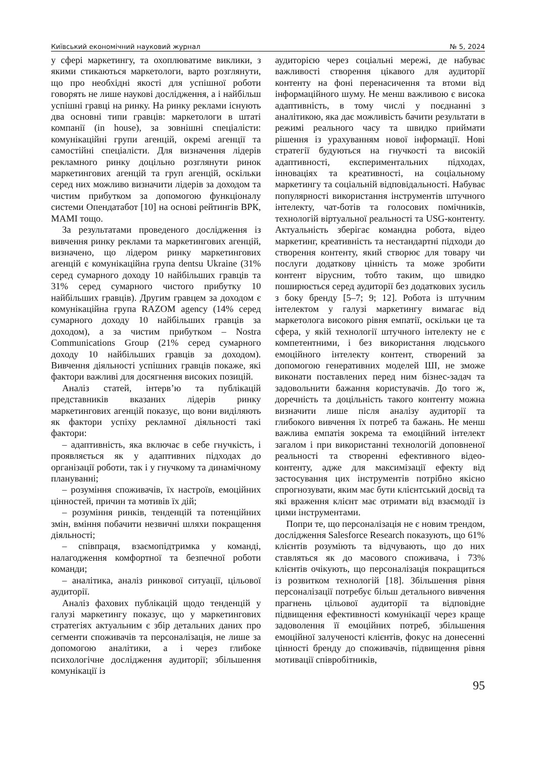Київський економічний науковий журнал № 5, 2024
у сфері маркетингу, та охоплюватиме виклики, з якими стикаються маркетологи, варто розглянути, що про необхідні якості для успішної роботи говорять не лише наукові дослідження, а і найбільш успішні гравці на ринку. На ринку реклами існують два основні типи гравців: маркетологи в штаті компанії (in house), за зовнішні спеціалісти: комунікаційні групи агенцій, окремі агенції та самостійні спеціалісти. Для визначення лідерів рекламного ринку доцільно розглянути ринок маркетингових агенцій та груп агенцій, оскільки серед них можливо визначити лідерів за доходом та чистим прибутком за допомогою функціоналу системи Опендатабот [10] на основі рейтингів ВРК, МАМІ тощо.
За результатами проведеного дослідження із вивчення ринку реклами та маркетингових агенцій, визначено, що лідером ринку маркетингових агенцій є комунікаційна група dentsu Ukraine (31% серед сумарного доходу 10 найбільших гравців та 31% серед сумарного чистого прибутку 10 найбільших гравців). Другим гравцем за доходом є комунікаційна група RAZOM agency (14% серед сумарного доходу 10 найбільших гравців за доходом), а за чистим прибутком – Nostra Communications Group (21% серед сумарного доходу 10 найбільших гравців за доходом). Вивчення діяльності успішних гравців покаже, які фактори важливі для досягнення високих позицій.
Аналіз статей, інтерв’ю та публікацій представників вказаних лідерів ринку маркетингових агенцій показує, що вони виділяють як фактори успіху рекламної діяльності такі фактори:
– адаптивність, яка включає в себе гнучкість, і проявляється як у адаптивних підходах до організації роботи, так і у гнучкому та динамічному плануванні;
– розуміння споживачів, їх настроїв, емоційних цінностей, причин та мотивів їх дій;
– розуміння ринків, тенденцій та потенційних змін, вміння побачити незвичні шляхи покращення діяльності;
– співпраця, взаємопідтримка у команді, налагодження комфортної та безпечної роботи команди;
– аналітика, аналіз ринкової ситуації, цільової аудиторії.
Аналіз фахових публікацій щодо тенденцій у галузі маркетингу показує, що у маркетингових стратегіях актуальним є збір детальних даних про сегменти споживачів та персоналізація, не лише за допомогою аналітики, а і через глибоке психологічне дослідження аудиторії; збільшення комунікації із
аудиторією через соціальні мережі, де набуває важливості створення цікавого для аудиторії контенту на фоні перенасичення та втоми від інформаційного шуму. Не менш важливою є висока адаптивність, в тому числі у поєднанні з аналітикою, яка дає можливість бачити результати в режимі реального часу та швидко приймати рішення із урахуванням нової інформації. Нові стратегії будуються на гнучкості та високій адаптивності, експериментальних підходах, інноваціях та креативності, на соціальному маркетингу та соціальній відповідальності. Набуває популярності використання інструментів штучного інтелекту, чат-ботів та голосових помічників, технологій віртуальної реальності та USG-контенту. Актуальність зберігає командна робота, відео маркетинг, креативність та нестандартні підходи до створення контенту, який створює для товару чи послуги додаткову цінність та може зробити контент вірусним, тобто таким, що швидко поширюється серед аудиторії без додаткових зусиль з боку бренду [5–7; 9; 12]. Робота із штучним інтелектом у галузі маркетингу вимагає від маркетолога високого рівня емпатії, оскільки це та сфера, у якій технології штучного інтелекту не є компетентними, і без використання людського емоційного інтелекту контент, створений за допомогою генеративних моделей ШІ, не зможе виконати поставлених перед ним бізнес-задач та задовольнити бажання користувачів. До того ж, доречність та доцільність такого контенту можна визначити лише після аналізу аудиторії та глибокого вивчення їх потреб та бажань. Не менш важлива емпатія зокрема та емоційний інтелект загалом і при використанні технологій доповненої реальності та створенні ефективного відео-контенту, адже для максимізації ефекту від застосування цих інструментів потрібно якісно спрогнозувати, яким має бути клієнтський досвід та які враження клієнт має отримати від взаємодії із цими інструментами.
Попри те, що персоналізація не є новим трендом, дослідження Salesforce Research показують, що 61% клієнтів розуміють та відчувають, що до них ставляться як до масового споживача, і 73% клієнтів очікують, що персоналізація покращиться із розвитком технологій [18]. Збільшення рівня персоналізації потребує більш детального вивчення прагнень цільової аудиторії та відповідне підвищення ефективності комунікації через краще задоволення її емоційних потреб, збільшення емоційної залученості клієнтів, фокус на донесенні цінності бренду до споживачів, підвищення рівня мотивації співробітників,
95